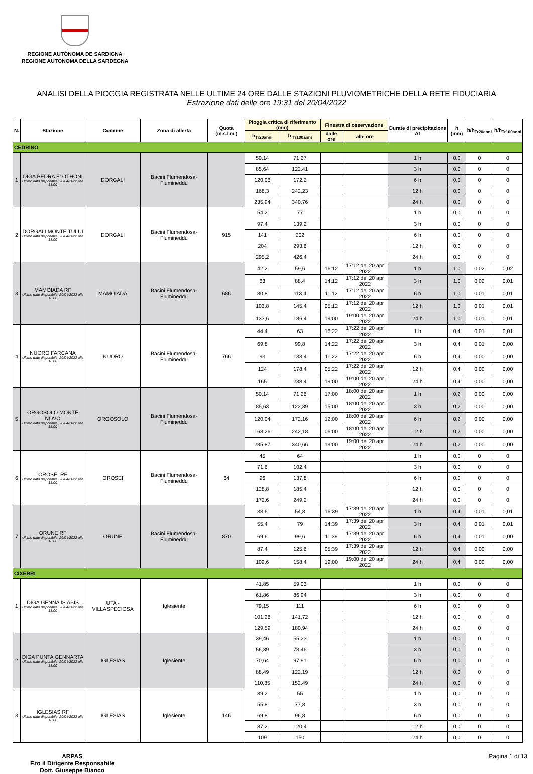REGIONE AUTÒNOMA DE SARDIGNA
REGIONE AUTONOMA DELLA SARDEGNA
ANALISI DELLA PIOGGIA REGISTRATA NELLE ULTIME 24 ORE DALLE STAZIONI PLUVIOMETRICHE DELLA RETE FIDUCIARIA
Estrazione dati delle ore 19:31 del 20/04/2022
| N. | Stazione | Comune | Zona di allerta | Quota (m.s.l.m.) | Pioggia critica di riferimento (mm) | | Finestra di osservazione | | Durate di precipitazione Δt | h (mm) | h/h<sub>Tr20anni</sub> | h/h<sub>Tr100anni</sub> |
| --- | --- | --- | --- | --- | --- | --- | --- | --- | --- | --- | --- | --- |
| | | | | | h<sub>Tr20anni</sub> | h <sub>Tr100anni</sub> | dalle ore | alle ore | | | | |
| CEDRINO | | | | | | | | | | | | |
| 1 | DIGA PEDRA E' OTHONI Ultimo dato disponibile: 20/04/2022 alle 18:00 | DORGALI | Bacini Flumendosa-Flumineddu | | 50,14 | 71,27 | | | 1 h | 0,0 | 0 | 0 |
| | | | | | 85,64 | 122,41 | | | 3 h | 0,0 | 0 | 0 |
| | | | | | 120,06 | 172,2 | | | 6 h | 0,0 | 0 | 0 |
| | | | | | 168,3 | 242,23 | | | 12 h | 0,0 | 0 | 0 |
| | | | | | 235,94 | 340,76 | | | 24 h | 0,0 | 0 | 0 |
| 2 | DORGALI MONTE TULUI Ultimo dato disponibile: 20/04/2022 alle 18:00 | DORGALI | Bacini Flumendosa-Flumineddu | 915 | 54,2 | 77 | | | 1 h | 0,0 | 0 | 0 |
| | | | | | 97,4 | 139,2 | | | 3 h | 0,0 | 0 | 0 |
| | | | | | 141 | 202 | | | 6 h | 0,0 | 0 | 0 |
| | | | | | 204 | 293,6 | | | 12 h | 0,0 | 0 | 0 |
| | | | | | 295,2 | 426,4 | | | 24 h | 0,0 | 0 | 0 |
| 3 | MAMOIADA RF Ultimo dato disponibile: 20/04/2022 alle 18:00 | MAMOIADA | Bacini Flumendosa-Flumineddu | 686 | 42,2 | 59,6 | 16:12 | 17:12 del 20 apr 2022 | 1 h | 1,0 | 0,02 | 0,02 |
| | | | | | 63 | 88,4 | 14:12 | 17:12 del 20 apr 2022 | 3 h | 1,0 | 0,02 | 0,01 |
| | | | | | 80,8 | 113,4 | 11:12 | 17:12 del 20 apr 2022 | 6 h | 1,0 | 0,01 | 0,01 |
| | | | | | 103,8 | 145,4 | 05:12 | 17:12 del 20 apr 2022 | 12 h | 1,0 | 0,01 | 0,01 |
| | | | | | 133,6 | 186,4 | 19:00 | 19:00 del 20 apr 2022 | 24 h | 1,0 | 0,01 | 0,01 |
| 4 | NUORO FARCANA Ultimo dato disponibile: 20/04/2022 alle 18:00 | NUORO | Bacini Flumendosa-Flumineddu | 766 | 44,4 | 63 | 16:22 | 17:22 del 20 apr 2022 | 1 h | 0,4 | 0,01 | 0,01 |
| | | | | | 69,8 | 99,8 | 14:22 | 17:22 del 20 apr 2022 | 3 h | 0,4 | 0,01 | 0,00 |
| | | | | | 93 | 133,4 | 11:22 | 17:22 del 20 apr 2022 | 6 h | 0,4 | 0,00 | 0,00 |
| | | | | | 124 | 178,4 | 05:22 | 17:22 del 20 apr 2022 | 12 h | 0,4 | 0,00 | 0,00 |
| | | | | | 165 | 238,4 | 19:00 | 19:00 del 20 apr 2022 | 24 h | 0,4 | 0,00 | 0,00 |
| 5 | ORGOSOLO MONTE NOVO Ultimo dato disponibile: 20/04/2022 alle 18:00 | ORGOSOLO | Bacini Flumendosa-Flumineddu | | 50,14 | 71,26 | 17:00 | 18:00 del 20 apr 2022 | 1 h | 0,2 | 0,00 | 0,00 |
| | | | | | 85,63 | 122,39 | 15:00 | 18:00 del 20 apr 2022 | 3 h | 0,2 | 0,00 | 0,00 |
| | | | | | 120,04 | 172,16 | 12:00 | 18:00 del 20 apr 2022 | 6 h | 0,2 | 0,00 | 0,00 |
| | | | | | 168,26 | 242,18 | 06:00 | 18:00 del 20 apr 2022 | 12 h | 0,2 | 0,00 | 0,00 |
| | | | | | 235,87 | 340,66 | 19:00 | 19:00 del 20 apr 2022 | 24 h | 0,2 | 0,00 | 0,00 |
| 6 | OROSEI RF Ultimo dato disponibile: 20/04/2022 alle 18:00 | OROSEI | Bacini Flumendosa-Flumineddu | 64 | 45 | 64 | | | 1 h | 0,0 | 0 | 0 |
| | | | | | 71,6 | 102,4 | | | 3 h | 0,0 | 0 | 0 |
| | | | | | 96 | 137,8 | | | 6 h | 0,0 | 0 | 0 |
| | | | | | 128,8 | 185,4 | | | 12 h | 0,0 | 0 | 0 |
| | | | | | 172,6 | 249,2 | | | 24 h | 0,0 | 0 | 0 |
| 7 | ORUNE RF Ultimo dato disponibile: 20/04/2022 alle 18:00 | ORUNE | Bacini Flumendosa-Flumineddu | 870 | 38,6 | 54,8 | 16:39 | 17:39 del 20 apr 2022 | 1 h | 0,4 | 0,01 | 0,01 |
| | | | | | 55,4 | 79 | 14:39 | 17:39 del 20 apr 2022 | 3 h | 0,4 | 0,01 | 0,01 |
| | | | | | 69,6 | 99,6 | 11:39 | 17:39 del 20 apr 2022 | 6 h | 0,4 | 0,01 | 0,00 |
| | | | | | 87,4 | 125,6 | 05:39 | 17:39 del 20 apr 2022 | 12 h | 0,4 | 0,00 | 0,00 |
| | | | | | 109,6 | 158,4 | 19:00 | 19:00 del 20 apr 2022 | 24 h | 0,4 | 0,00 | 0,00 |
| CIXERRI | | | | | | | | | | | | |
| 1 | DIGA GENNA IS ABIS Ultimo dato disponibile: 20/04/2022 alle 18:00 | UTA - VILLASPECIOSA | Iglesiente | | 41,85 | 59,03 | | | 1 h | 0,0 | 0 | 0 |
| | | | | | 61,86 | 86,94 | | | 3 h | 0,0 | 0 | 0 |
| | | | | | 79,15 | 111 | | | 6 h | 0,0 | 0 | 0 |
| | | | | | 101,28 | 141,72 | | | 12 h | 0,0 | 0 | 0 |
| | | | | | 129,59 | 180,94 | | | 24 h | 0,0 | 0 | 0 |
| 2 | DIGA PUNTA GENNARTA Ultimo dato disponibile: 20/04/2022 alle 18:00 | IGLESIAS | Iglesiente | | 39,46 | 55,23 | | | 1 h | 0,0 | 0 | 0 |
| | | | | | 56,39 | 78,46 | | | 3 h | 0,0 | 0 | 0 |
| | | | | | 70,64 | 97,91 | | | 6 h | 0,0 | 0 | 0 |
| | | | | | 88,49 | 122,19 | | | 12 h | 0,0 | 0 | 0 |
| | | | | | 110,85 | 152,49 | | | 24 h | 0,0 | 0 | 0 |
| 3 | IGLESIAS RF Ultimo dato disponibile: 20/04/2022 alle 18:00 | IGLESIAS | Iglesiente | 146 | 39,2 | 55 | | | 1 h | 0,0 | 0 | 0 |
| | | | | | 55,8 | 77,8 | | | 3 h | 0,0 | 0 | 0 |
| | | | | | 69,8 | 96,8 | | | 6 h | 0,0 | 0 | 0 |
| | | | | | 87,2 | 120,4 | | | 12 h | 0,0 | 0 | 0 |
| | | | | | 109 | 150 | | | 24 h | 0,0 | 0 | 0 |
ARPAS
F.to il Dirigente Responsabile
Dott. Giuseppe Bianco
Pagina 1 di 13